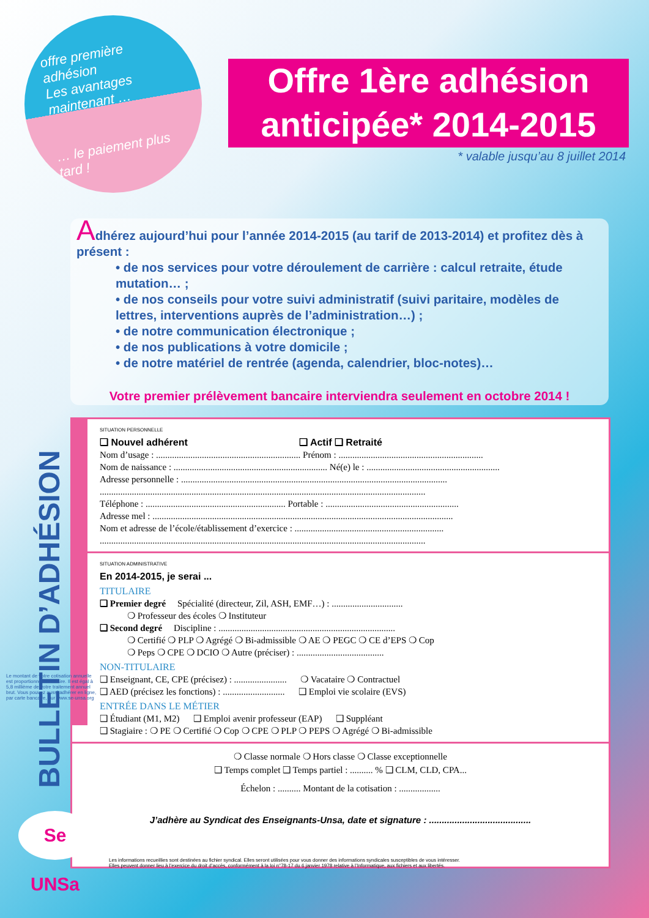offre première adhésion
Les avantages maintenant …
… le paiement plus tard !
Offre 1ère adhésion
anticipée* 2014-2015
* valable jusqu’au 8 juillet 2014
Adhérez aujourd’hui pour l’année 2014-2015 (au tarif de 2013-2014) et profitez dès à présent :
• de nos services pour votre déroulement de carrière : calcul retraite, étude mutation… ;
• de nos conseils pour votre suivi administratif (suivi paritaire, modèles de lettres, interventions auprès de l’administration…) ;
• de notre communication électronique ;
• de nos publications à votre domicile ;
• de notre matériel de rentrée (agenda, calendrier, bloc-notes)…
Votre premier prélèvement bancaire interviendra seulement en octobre 2014 !
BULLETIN D’ADHÉSION
SITUATION PERSONNELLE
❑ Nouvel adhérent ❑ Actif ❑ Retraité
Nom d’usage : ............................................................... Prénom : ...............................................................
Nom de naissance : ................................................................... Né(e) le : ..........................................................
Adresse personnelle : ....................................................................................................................
..............................................................................................................................................
Téléphone : ............................................................. Portable : ..........................................................
Adresse mel : ...................................................................................................................................
Nom et adresse de l’école/établissement d’exercice : .................................................................
..............................................................................................................................................
SITUATION ADMINISTRATIVE
En 2014-2015, je serai ...
TITULAIRE
❑ Premier degré Spécialité (directeur, Zil, ASH, EMF…) : ...............................
❍ Professeur des écoles ❍ Instituteur
❑ Second degré Discipline : .............................................................................
❍ Certifié ❍ PLP ❍ Agrégé ❍ Bi-admissible ❍ AE ❍ PEGC ❍ CE d’EPS ❍ Cop
❍ Peps ❍ CPE ❍ DCIO ❍ Autre (préciser) : ......................................
NON-TITULAIRE
❑ Enseignant, CE, CPE (précisez) : ....................... ❍ Vacataire ❍ Contractuel
❑ AED (précisez les fonctions) : ........................... ❑ Emploi vie scolaire (EVS)
ENTRÉE DANS LE MÉTIER
❑ Étudiant (M1, M2) ❑ Emploi avenir professeur (EAP) ❑ Suppléant
❑ Stagiaire : ❍ PE ❍ Certifié ❍ Cop ❍ CPE ❍ PLP ❍ PEPS ❍ Agrégé ❍ Bi-admissible
❍ Classe normale ❍ Hors classe ❍ Classe exceptionnelle
❑ Temps complet ❑ Temps partiel : .......... % ❑ CLM, CLD, CPA...
Échelon : .......... Montant de la cotisation : ..................
J’adhère au Syndicat des Enseignants-Unsa, date et signature : ........................................
Les informations recueillies sont destinées au fichier syndical. Elles seront utilisées pour vous donner des informations syndicales susceptibles de vous intéresser.
Elles peuvent donner lieu à l’exercice du droit d’accès, conformément à la loi n°78-17 du 6 janvier 1978 relative à l’Informatique, aux fichiers et aux libertés.
Se UNSa
Le montant de votre cotisation annuelle est proportionnel au salaire. Il est égal à 5,8 millième de votre traitement annuel brut. Vous pouvez aussi adhérer en ligne, par carte bancaire, sur www.se-unsa.org